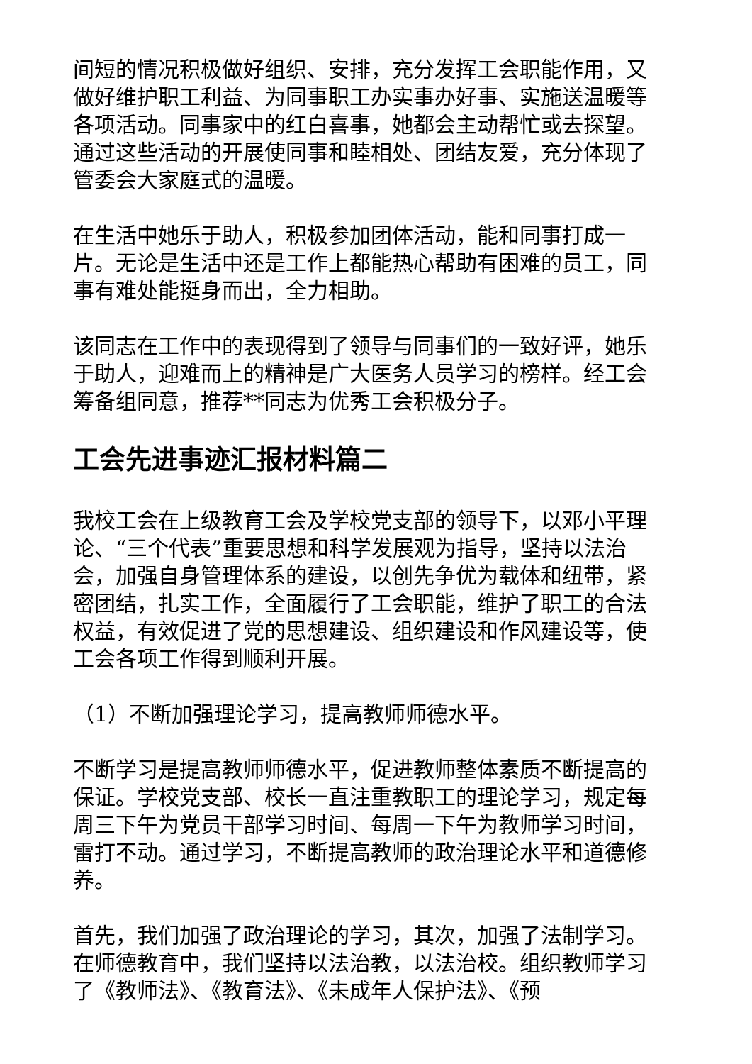间短的情况积极做好组织、安排，充分发挥工会职能作用，又做好维护职工利益、为同事职工办实事办好事、实施送温暖等各项活动。同事家中的红白喜事，她都会主动帮忙或去探望。通过这些活动的开展使同事和睦相处、团结友爱，充分体现了管委会大家庭式的温暖。
在生活中她乐于助人，积极参加团体活动，能和同事打成一片。无论是生活中还是工作上都能热心帮助有困难的员工，同事有难处能挺身而出，全力相助。
该同志在工作中的表现得到了领导与同事们的一致好评，她乐于助人，迎难而上的精神是广大医务人员学习的榜样。经工会筹备组同意，推荐**同志为优秀工会积极分子。
工会先进事迹汇报材料篇二
我校工会在上级教育工会及学校党支部的领导下，以邓小平理论、“三个代表”重要思想和科学发展观为指导，坚持以法治会，加强自身管理体系的建设，以创先争优为载体和纽带，紧密团结，扎实工作，全面履行了工会职能，维护了职工的合法权益，有效促进了党的思想建设、组织建设和作风建设等，使工会各项工作得到顺利开展。
（1）不断加强理论学习，提高教师师德水平。
不断学习是提高教师师德水平，促进教师整体素质不断提高的保证。学校党支部、校长一直注重教职工的理论学习，规定每周三下午为党员干部学习时间、每周一下午为教师学习时间，雷打不动。通过学习，不断提高教师的政治理论水平和道德修养。
首先，我们加强了政治理论的学习，其次，加强了法制学习。在师德教育中，我们坚持以法治教，以法治校。组织教师学习了《教师法》、《教育法》、《未成年人保护法》、《预